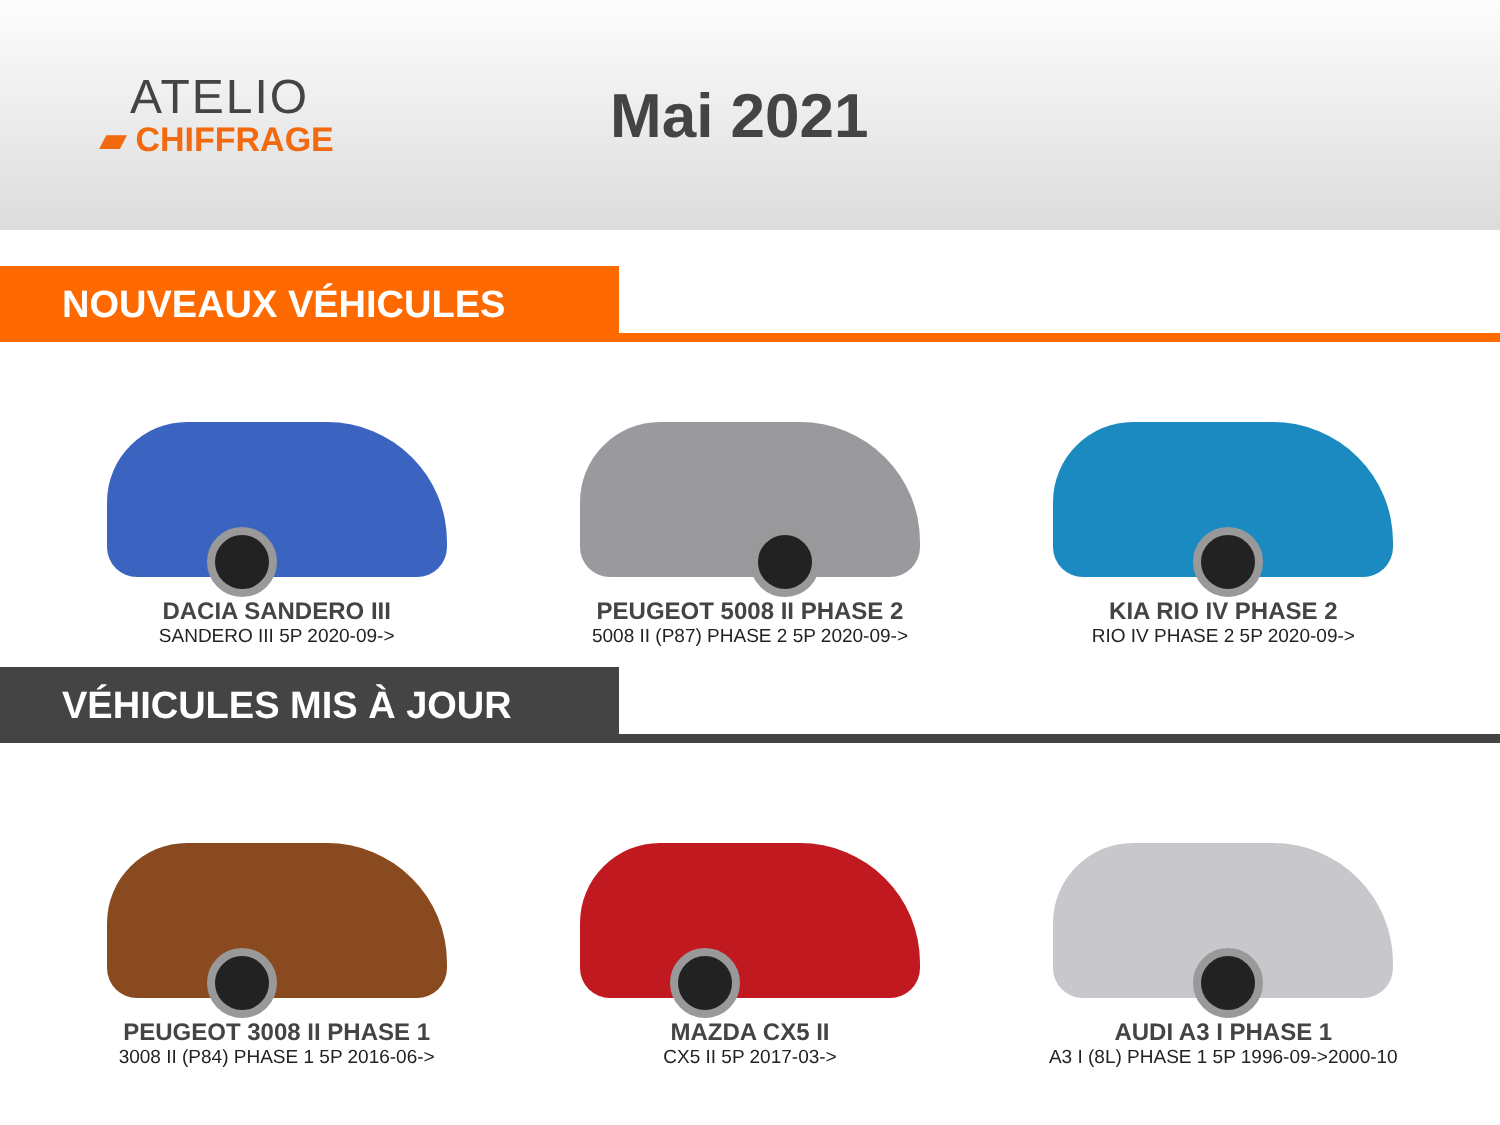ATELIO
▰ CHIFFRAGE
Mai 2021
NOUVEAUX VÉHICULES
DACIA SANDERO III
SANDERO III 5P 2020-09->
PEUGEOT 5008 II PHASE 2
5008 II (P87) PHASE 2 5P 2020-09->
KIA RIO IV PHASE 2
RIO IV PHASE 2 5P 2020-09->
VÉHICULES MIS À JOUR
PEUGEOT 3008 II PHASE 1
3008 II (P84) PHASE 1 5P 2016-06->
MAZDA CX5 II
CX5 II 5P 2017-03->
AUDI A3 I PHASE 1
A3 I (8L) PHASE 1 5P 1996-09->2000-10